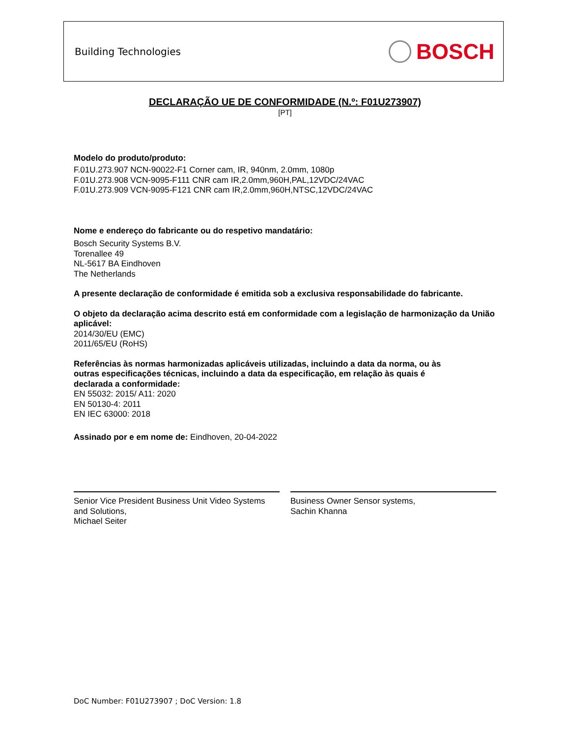Building Technologies
BOSCH
DECLARAÇÃO UE DE CONFORMIDADE (N.º: F01U273907)
[PT]
Modelo do produto/produto:
F.01U.273.907 NCN-90022-F1 Corner cam, IR, 940nm, 2.0mm, 1080p
F.01U.273.908 VCN-9095-F111 CNR cam IR,2.0mm,960H,PAL,12VDC/24VAC
F.01U.273.909 VCN-9095-F121 CNR cam IR,2.0mm,960H,NTSC,12VDC/24VAC
Nome e endereço do fabricante ou do respetivo mandatário:
Bosch Security Systems B.V.
Torenallee 49
NL-5617 BA Eindhoven
The Netherlands
A presente declaração de conformidade é emitida sob a exclusiva responsabilidade do fabricante.
O objeto da declaração acima descrito está em conformidade com a legislação de harmonização da União aplicável:
2014/30/EU (EMC)
2011/65/EU (RoHS)
Referências às normas harmonizadas aplicáveis utilizadas, incluindo a data da norma, ou às
outras especificações técnicas, incluindo a data da especificação, em relação às quais é
declarada a conformidade:
EN 55032: 2015/ A11: 2020
EN 50130-4: 2011
EN IEC 63000: 2018
Assinado por e em nome de: Eindhoven, 20-04-2022
Senior Vice President Business Unit Video Systems and Solutions,
Michael Seiter
Business Owner Sensor systems,
Sachin Khanna
DoC Number: F01U273907 ; DoC Version: 1.8